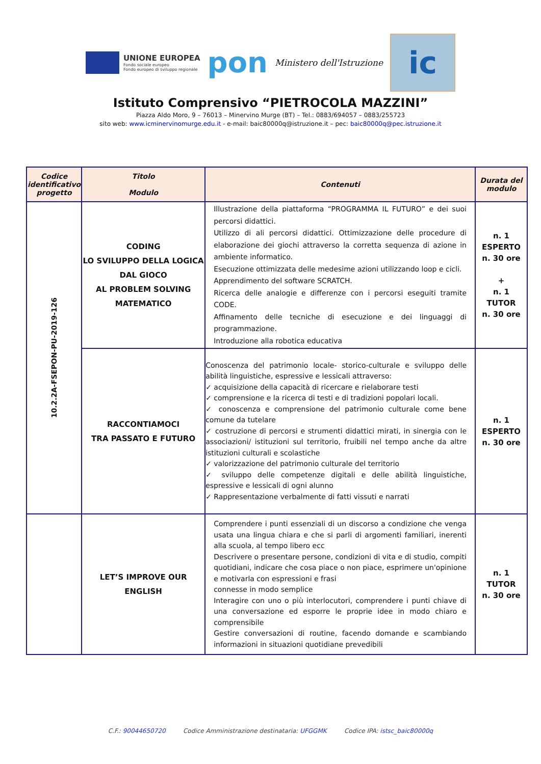UNIONE EUROPEA
Fondo sociale europeo
Fondo europeo di sviluppo regionale
pon
Ministero dell'Istruzione
ic
Istituto Comprensivo “PIETROCOLA MAZZINI”
Piazza Aldo Moro, 9 – 76013 – Minervino Murge (BT) – Tel.: 0883/694057 – 0883/255723
sito web: www.icminervinomurge.edu.it - e-mail: baic80000q@istruzione.it – pec: baic80000q@pec.istruzione.it
| Codice identificativo progetto | Titolo Modulo | Contenuti | Durata del modulo |
| --- | --- | --- | --- |
| 10.2.2A-FSEPON-PU-2019-126 | CODING LO SVILUPPO DELLA LOGICA DAL GIOCO AL PROBLEM SOLVING MATEMATICO | Illustrazione della piattaforma “PROGRAMMA IL FUTURO” e dei suoi percorsi didattici. Utilizzo di ali percorsi didattici. Ottimizzazione delle procedure di elaborazione dei giochi attraverso la corretta sequenza di azione in ambiente informatico. Esecuzione ottimizzata delle medesime azioni utilizzando loop e cicli. Apprendimento del software SCRATCH. Ricerca delle analogie e differenze con i percorsi eseguiti tramite CODE. Affinamento delle tecniche di esecuzione e dei linguaggi di programmazione. Introduzione alla robotica educativa | n. 1 ESPERTO n. 30 ore + n. 1 TUTOR n. 30 ore |
| | RACCONTIAMOCI TRA PASSATO E FUTURO | Conoscenza del patrimonio locale- storico-culturale e sviluppo delle abilità linguistiche, espressive e lessicali attraverso: ✓ acquisizione della capacità di ricercare e rielaborare testi ✓ comprensione e la ricerca di testi e di tradizioni popolari locali. ✓ conoscenza e comprensione del patrimonio culturale come bene comune da tutelare ✓ costruzione di percorsi e strumenti didattici mirati, in sinergia con le associazioni/ istituzioni sul territorio, fruibili nel tempo anche da altre istituzioni culturali e scolastiche ✓ valorizzazione del patrimonio culturale del territorio ✓ sviluppo delle competenze digitali e delle abilità linguistiche, espressive e lessicali di ogni alunno ✓ Rappresentazione verbalmente di fatti vissuti e narrati | n. 1 ESPERTO n. 30 ore |
| | LET’S IMPROVE OUR ENGLISH | Comprendere i punti essenziali di un discorso a condizione che venga usata una lingua chiara e che si parli di argomenti familiari, inerenti alla scuola, al tempo libero ecc Descrivere o presentare persone, condizioni di vita e di studio, compiti quotidiani, indicare che cosa piace o non piace, esprimere un'opinione e motivarla con espressioni e frasi connesse in modo semplice Interagire con uno o più interlocutori, comprendere i punti chiave di una conversazione ed esporre le proprie idee in modo chiaro e comprensibile Gestire conversazioni di routine, facendo domande e scambiando informazioni in situazioni quotidiane prevedibili | n. 1 TUTOR n. 30 ore |
C.F.: 90044650720 Codice Amministrazione destinataria: UFGGMK Codice IPA: istsc_baic80000q